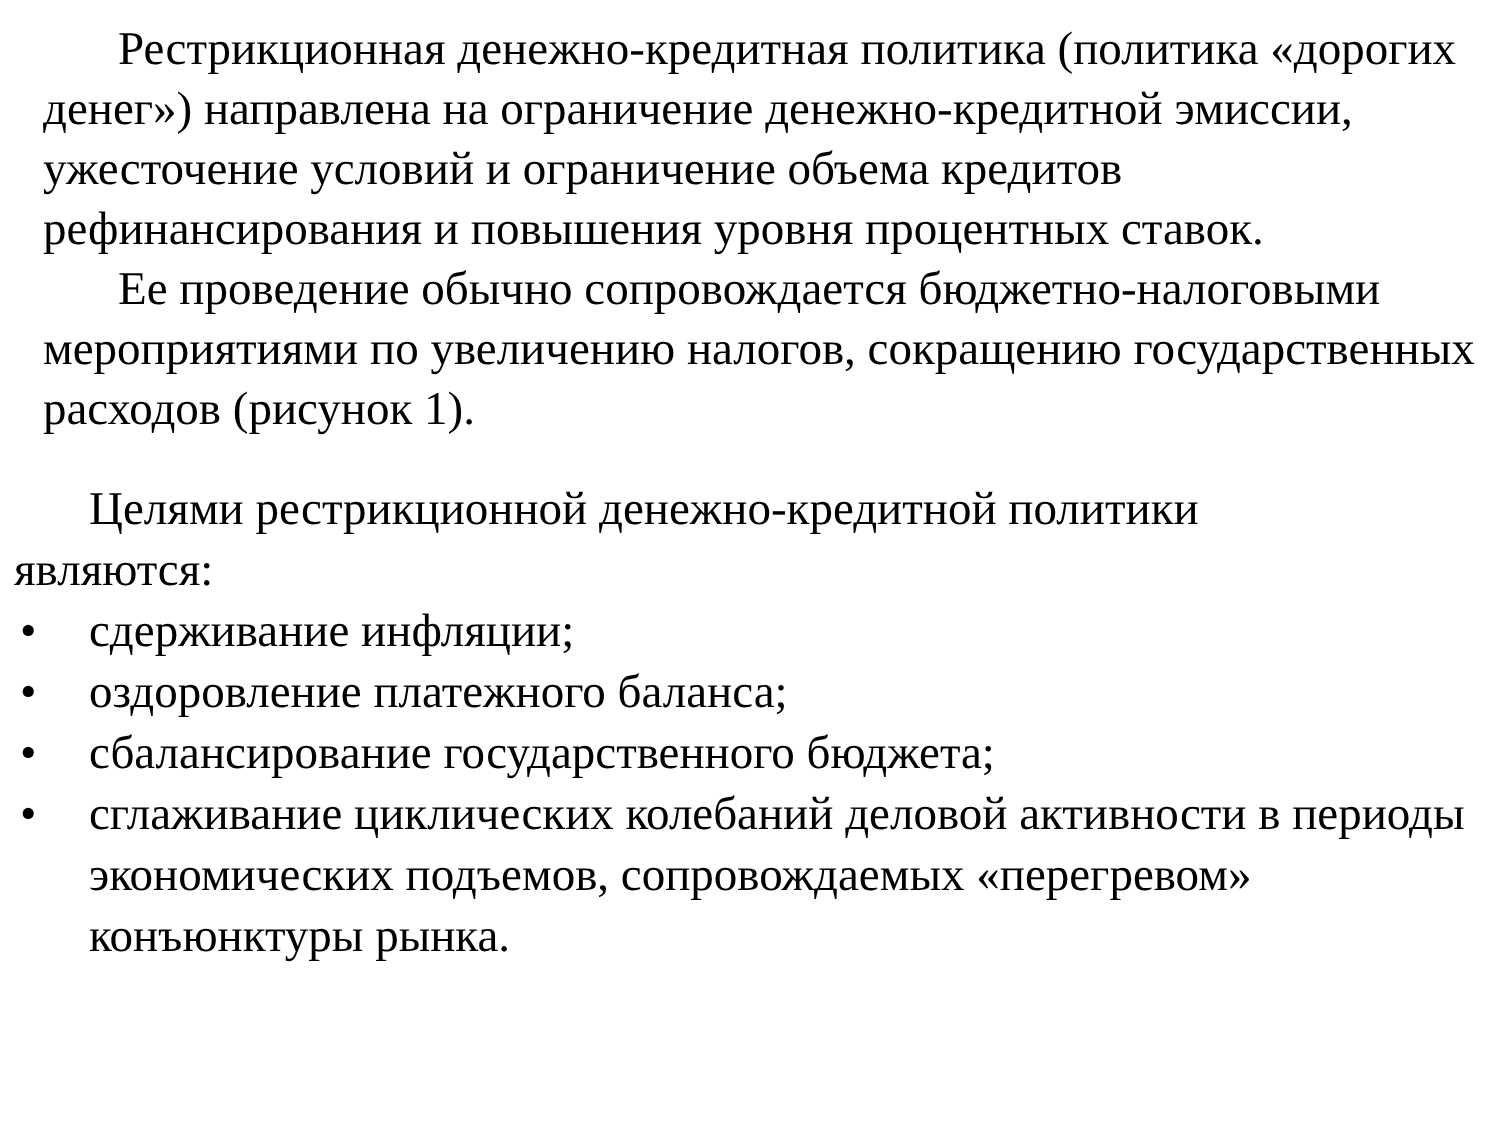Рестрикционная денежно-кредитная политика (политика «дорогих денег») направлена на ограничение денежно-кредитной эмиссии, ужесточение условий и ограничение объема кредитов рефинансирования и повышения уровня процентных ставок.
Ее проведение обычно сопровождается бюджетно-налоговыми мероприятиями по увеличению налогов, сокращению государственных расходов (рисунок 1).
Целями рестрикционной денежно-кредитной политики
являются:
• сдерживание инфляции;
• оздоровление платежного баланса;
• сбалансирование государственного бюджета;
• сглаживание циклических колебаний деловой активности в периоды экономических подъемов, сопровождаемых «перегревом» конъюнктуры рынка.